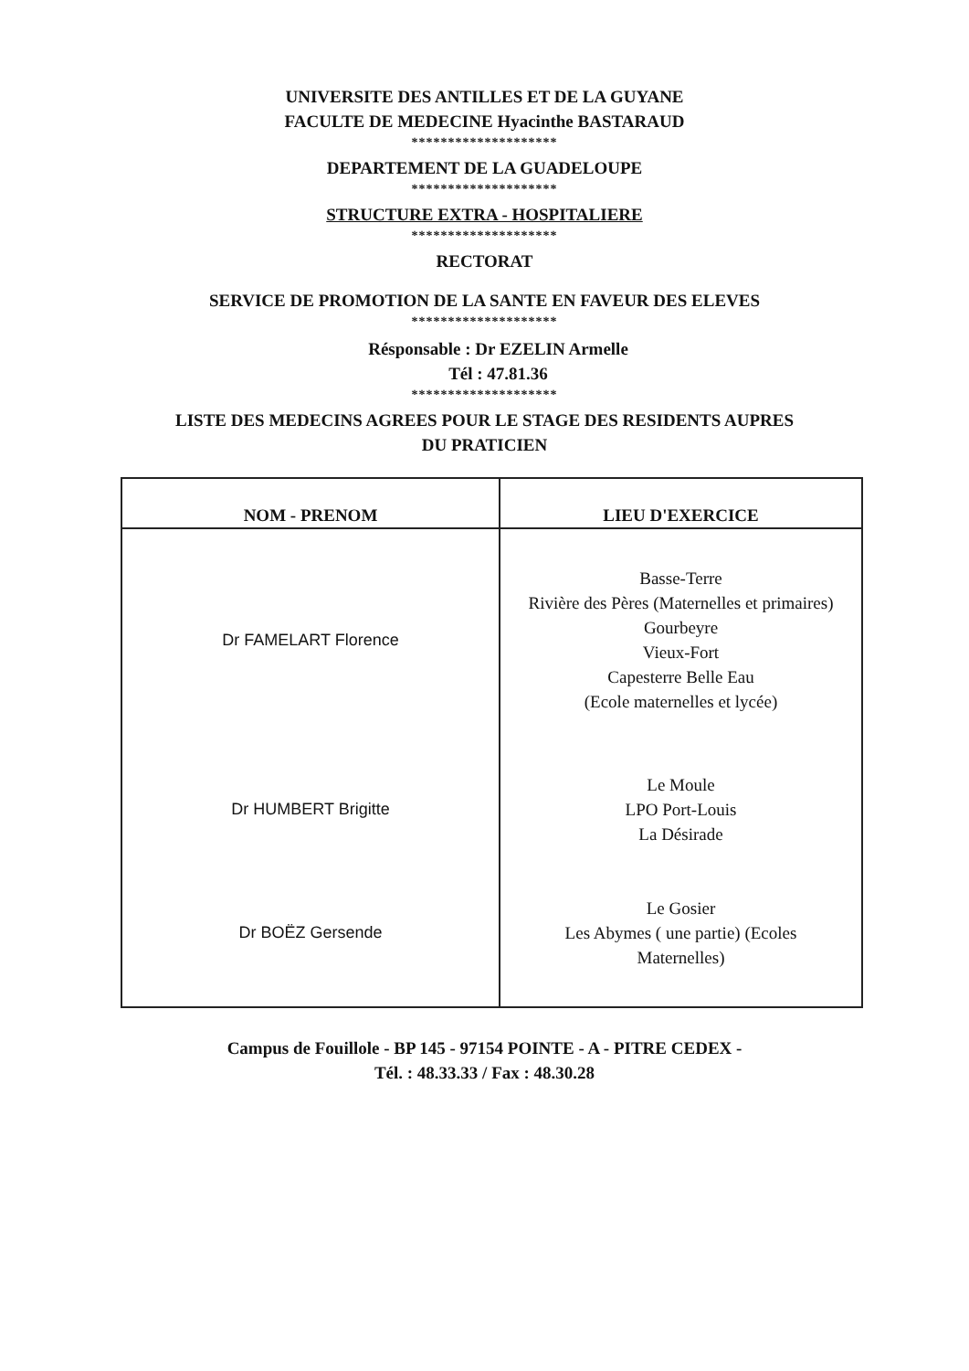UNIVERSITE DES ANTILLES ET DE LA GUYANE
FACULTE DE MEDECINE Hyacinthe BASTARAUD
********************
DEPARTEMENT DE LA GUADELOUPE
********************
STRUCTURE EXTRA - HOSPITALIERE
********************
RECTORAT
SERVICE DE PROMOTION DE LA SANTE EN FAVEUR DES ELEVES
********************
Résponsable : Dr EZELIN Armelle
Tél : 47.81.36
********************
LISTE DES MEDECINS AGREES POUR LE STAGE DES RESIDENTS AUPRES
DU PRATICIEN
| NOM - PRENOM | LIEU D'EXERCICE |
| --- | --- |
| Dr FAMELART Florence | Basse-Terre Rivière des Pères (Maternelles et primaires) Gourbeyre Vieux-Fort Capesterre Belle Eau (Ecole maternelles et lycée) |
| Dr HUMBERT Brigitte | Le Moule LPO Port-Louis La Désirade |
| Dr BOËZ Gersende | Le Gosier Les Abymes ( une partie) (Ecoles Maternelles) |
Campus de Fouillole - BP 145 - 97154 POINTE - A - PITRE CEDEX -
Tél. : 48.33.33 / Fax : 48.30.28